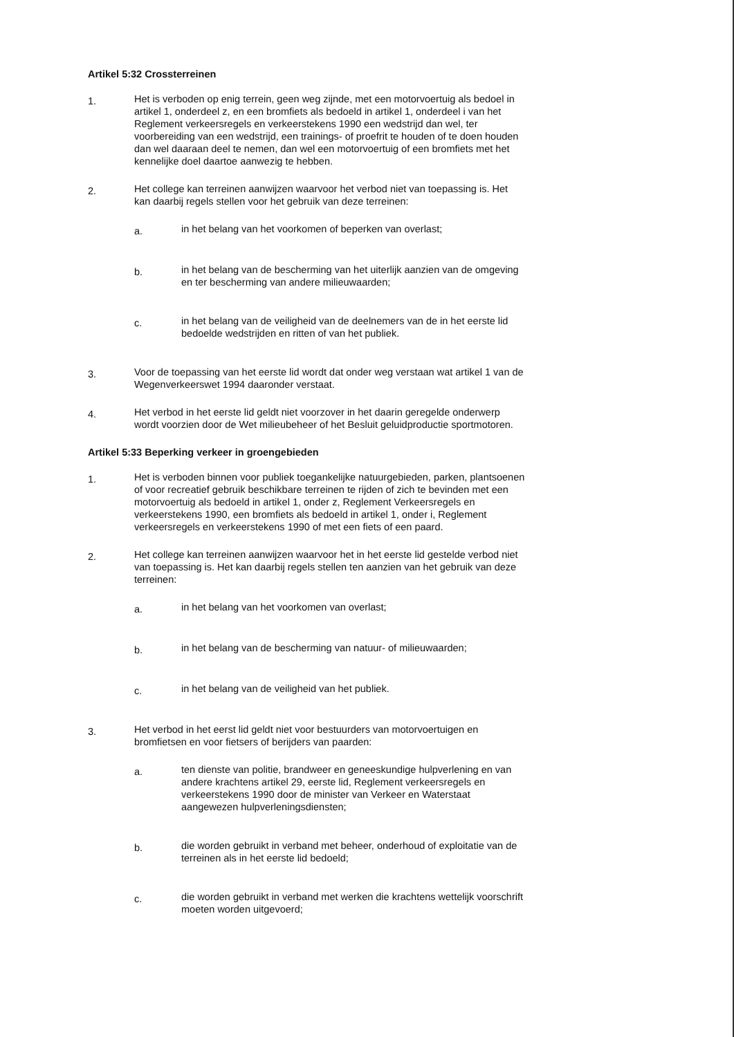Artikel 5:32 Crossterreinen
1.
Het is verboden op enig terrein, geen weg zijnde, met een motorvoertuig als bedoel in artikel 1, onderdeel z, en een bromfiets als bedoeld in artikel 1, onderdeel i van het Reglement verkeersregels en verkeerstekens 1990 een wedstrijd dan wel, ter voorbereiding van een wedstrijd, een trainings- of proefrit te houden of te doen houden dan wel daaraan deel te nemen, dan wel een motorvoertuig of een bromfiets met het kennelijke doel daartoe aanwezig te hebben.
2.
Het college kan terreinen aanwijzen waarvoor het verbod niet van toepassing is. Het kan daarbij regels stellen voor het gebruik van deze terreinen:
a.
in het belang van het voorkomen of beperken van overlast;
b.
in het belang van de bescherming van het uiterlijk aanzien van de omgeving en ter bescherming van andere milieuwaarden;
c.
in het belang van de veiligheid van de deelnemers van de in het eerste lid bedoelde wedstrijden en ritten of van het publiek.
3.
Voor de toepassing van het eerste lid wordt dat onder weg verstaan wat artikel 1 van de Wegenverkeerswet 1994 daaronder verstaat.
4.
Het verbod in het eerste lid geldt niet voorzover in het daarin geregelde onderwerp wordt voorzien door de Wet milieubeheer of het Besluit geluidproductie sportmotoren.
Artikel 5:33 Beperking verkeer in groengebieden
1.
Het is verboden binnen voor publiek toegankelijke natuurgebieden, parken, plantsoenen of voor recreatief gebruik beschikbare terreinen te rijden of zich te bevinden met een motorvoertuig als bedoeld in artikel 1, onder z, Reglement Verkeersregels en verkeerstekens 1990, een bromfiets als bedoeld in artikel 1, onder i, Reglement verkeersregels en verkeerstekens 1990 of met een fiets of een paard.
2.
Het college kan terreinen aanwijzen waarvoor het in het eerste lid gestelde verbod niet van toepassing is. Het kan daarbij regels stellen ten aanzien van het gebruik van deze terreinen:
a.
in het belang van het voorkomen van overlast;
b.
in het belang van de bescherming van natuur- of milieuwaarden;
c.
in het belang van de veiligheid van het publiek.
3.
Het verbod in het eerst lid geldt niet voor bestuurders van motorvoertuigen en bromfietsen en voor fietsers of berijders van paarden:
a.
ten dienste van politie, brandweer en geneeskundige hulpverlening en van andere krachtens artikel 29, eerste lid, Reglement verkeersregels en verkeerstekens 1990 door de minister van Verkeer en Waterstaat aangewezen hulpverleningsdiensten;
b.
die worden gebruikt in verband met beheer, onderhoud of exploitatie van de terreinen als in het eerste lid bedoeld;
c.
die worden gebruikt in verband met werken die krachtens wettelijk voorschrift moeten worden uitgevoerd;